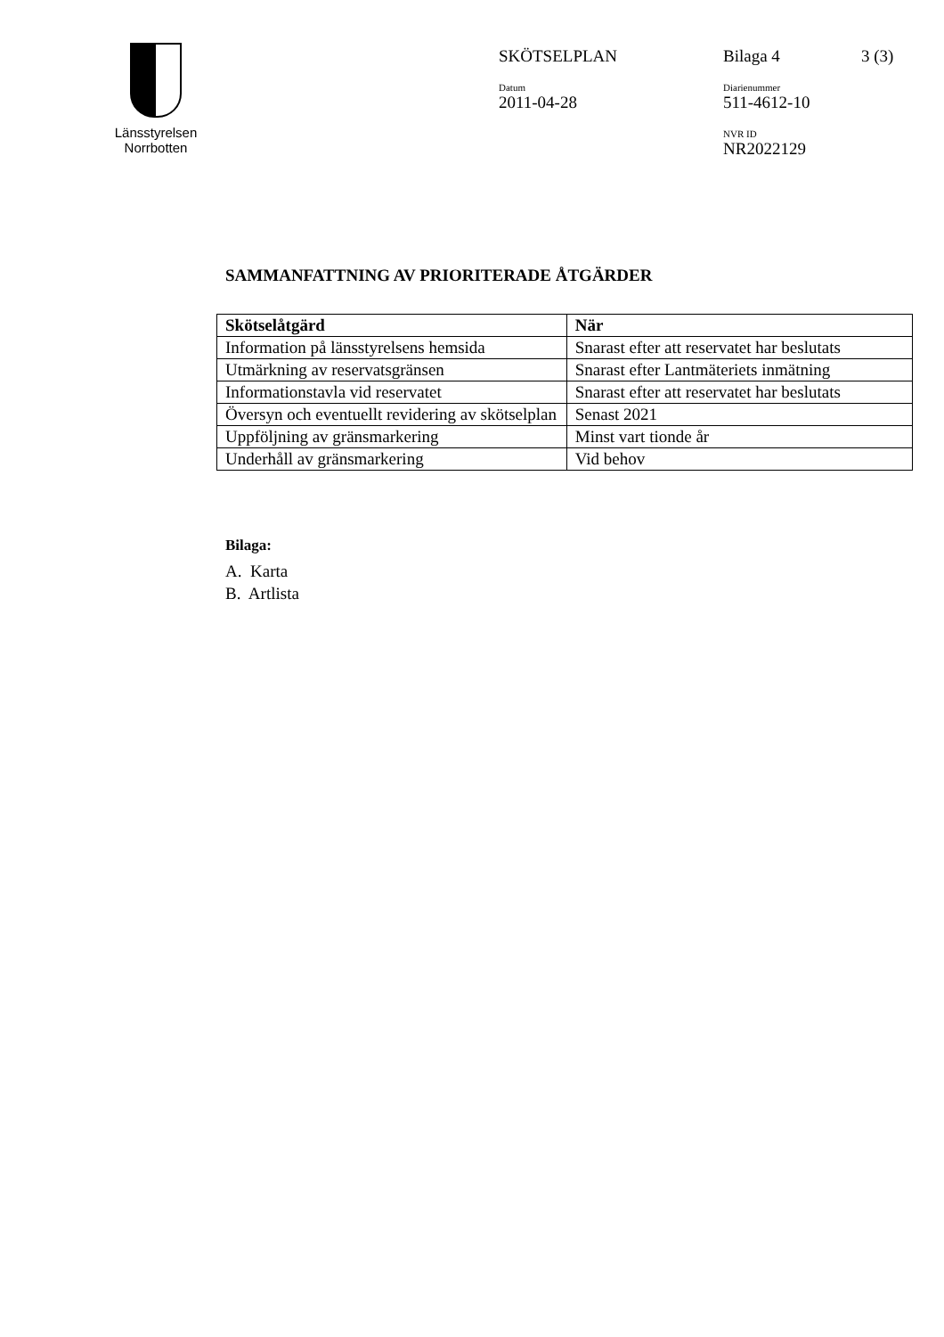Länsstyrelsen
Norrbotten
SKÖTSELPLAN Bilaga 4 3 (3)
Datum
2011-04-28
Diarienummer
511-4612-10
NVR ID
NR2022129
SAMMANFATTNING AV PRIORITERADE ÅTGÄRDER
| Skötselåtgärd | När |
| --- | --- |
| Information på länsstyrelsens hemsida | Snarast efter att reservatet har beslutats |
| Utmärkning av reservatsgränsen | Snarast efter Lantmäteriets inmätning |
| Informationstavla vid reservatet | Snarast efter att reservatet har beslutats |
| Översyn och eventuellt revidering av skötselplan | Senast 2021 |
| Uppföljning av gränsmarkering | Minst vart tionde år |
| Underhåll av gränsmarkering | Vid behov |
Bilaga:
A. Karta
B. Artlista